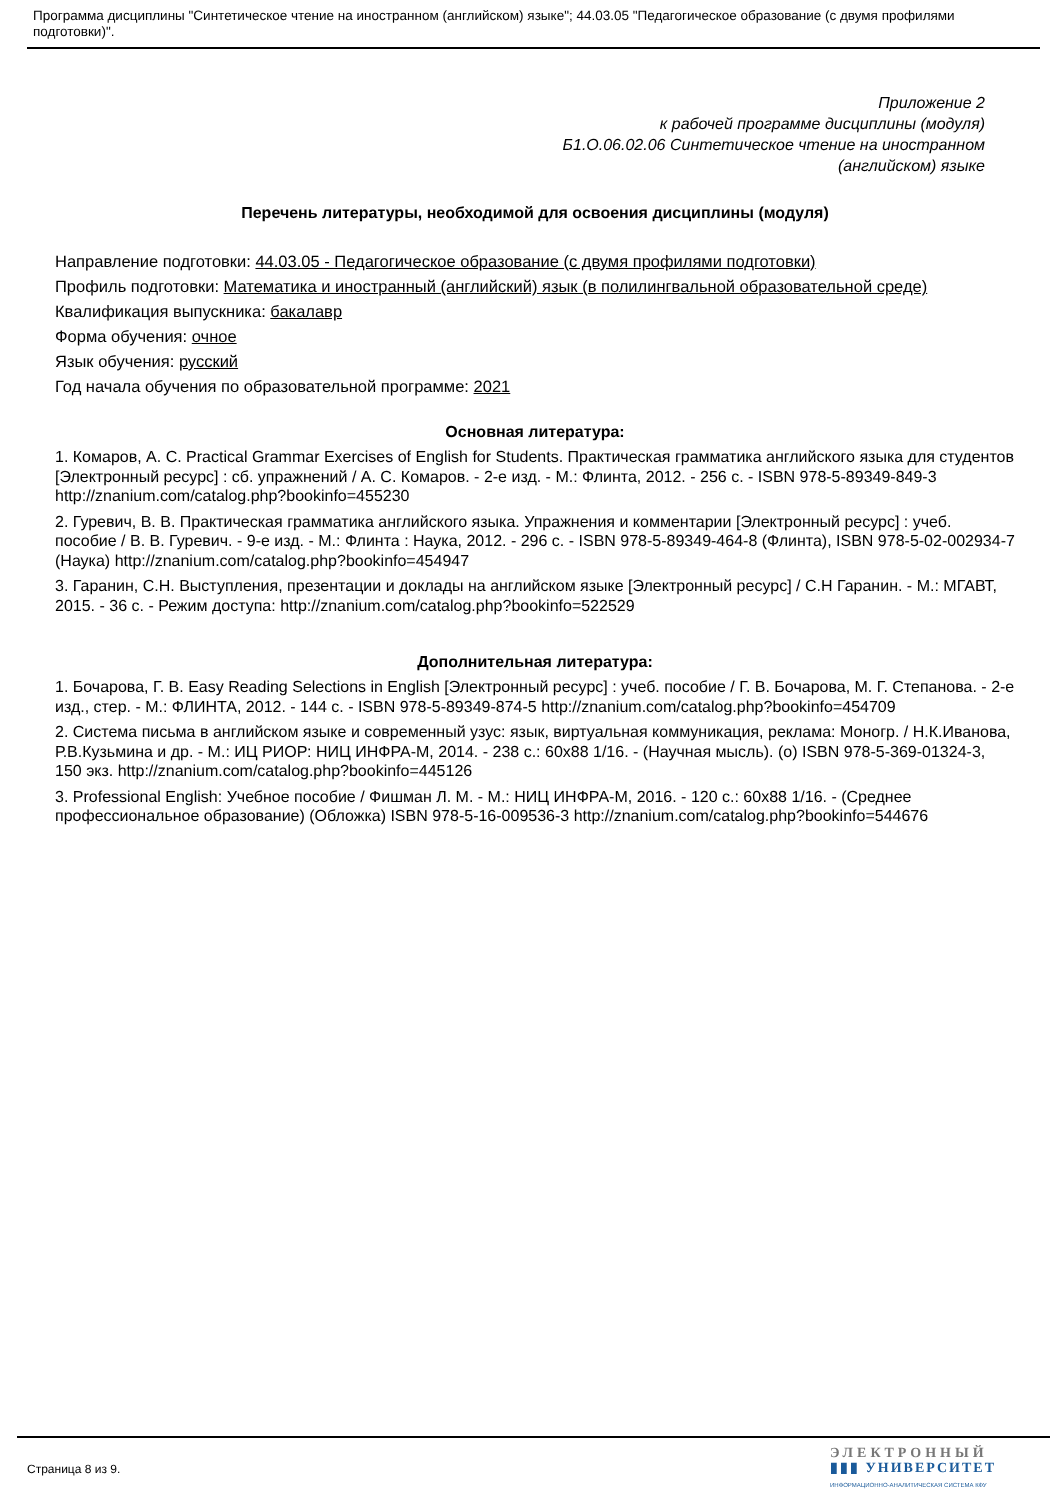Программа дисциплины "Синтетическое чтение на иностранном (английском) языке"; 44.03.05 "Педагогическое образование (с двумя профилями подготовки)".
Приложение 2
к рабочей программе дисциплины (модуля)
Б1.О.06.02.06 Синтетическое чтение на иностранном
(английском) языке
Перечень литературы, необходимой для освоения дисциплины (модуля)
Направление подготовки: 44.03.05 - Педагогическое образование (с двумя профилями подготовки)
Профиль подготовки: Математика и иностранный (английский) язык (в полилингвальной образовательной среде)
Квалификация выпускника: бакалавр
Форма обучения: очное
Язык обучения: русский
Год начала обучения по образовательной программе: 2021
Основная литература:
1. Комаров, А. С. Practical Grammar Exercises of English for Students. Практическая грамматика английского языка для студентов [Электронный ресурс] : сб. упражнений / А. С. Комаров. - 2-е изд. - М.: Флинта, 2012. - 256 с. - ISBN 978-5-89349-849-3 http://znanium.com/catalog.php?bookinfo=455230
2. Гуревич, В. В. Практическая грамматика английского языка. Упражнения и комментарии [Электронный ресурс] : учеб. пособие / В. В. Гуревич. - 9-е изд. - М.: Флинта : Наука, 2012. - 296 с. - ISBN 978-5-89349-464-8 (Флинта), ISBN 978-5-02-002934-7 (Наука) http://znanium.com/catalog.php?bookinfo=454947
3. Гаранин, С.Н. Выступления, презентации и доклады на английском языке [Электронный ресурс] / С.Н Гаранин. - М.: МГАВТ, 2015. - 36 с. - Режим доступа: http://znanium.com/catalog.php?bookinfo=522529
Дополнительная литература:
1. Бочарова, Г. В. Easy Reading Selections in English [Электронный ресурс] : учеб. пособие / Г. В. Бочарова, М. Г. Степанова. - 2-е изд., стер. - М.: ФЛИНТА, 2012. - 144 с. - ISBN 978-5-89349-874-5 http://znanium.com/catalog.php?bookinfo=454709
2. Система письма в английском языке и современный узус: язык, виртуальная коммуникация, реклама: Моногр. / Н.К.Иванова, Р.В.Кузьмина и др. - М.: ИЦ РИОР: НИЦ ИНФРА-М, 2014. - 238 с.: 60x88 1/16. - (Научная мысль). (о) ISBN 978-5-369-01324-3, 150 экз. http://znanium.com/catalog.php?bookinfo=445126
3. Professional English: Учебное пособие / Фишман Л. М. - М.: НИЦ ИНФРА-М, 2016. - 120 с.: 60x88 1/16. - (Среднее профессиональное образование) (Обложка) ISBN 978-5-16-009536-3 http://znanium.com/catalog.php?bookinfo=544676
Страница 8 из 9.
ЭЛЕКТРОННЫЙ
▮▮▮ УНИВЕРСИТЕТ
ИНФОРМАЦИОННО-АНАЛИТИЧЕСКАЯ СИСТЕМА КФУ